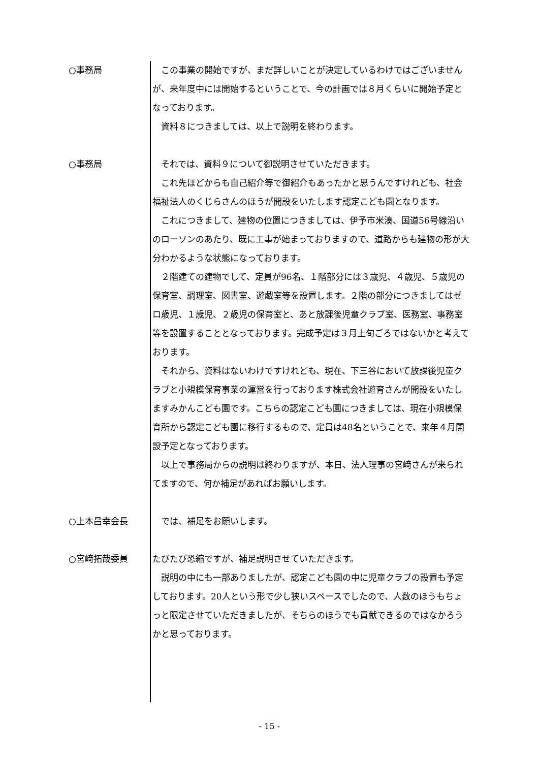○事務局 　この事業の開始ですが、まだ詳しいことが決定しているわけではございませんが、来年度中には開始するということで、今の計画では８月くらいに開始予定となっております。
　資料８につきましては、以上で説明を終わります。
○事務局 　それでは、資料９について御説明させていただきます。
　これ先ほどからも自己紹介等で御紹介もあったかと思うんですけれども、社会福祉法人のくじらさんのほうが開設をいたします認定こども園となります。
　これにつきまして、建物の位置につきましては、伊予市米湊、国道56号線沿いのローソンのあたり、既に工事が始まっておりますので、道路からも建物の形が大分わかるような状態になっております。
　２階建ての建物でして、定員が96名、１階部分には３歳児、４歳児、５歳児の保育室、調理室、図書室、遊戯室等を設置します。２階の部分につきましてはゼロ歳児、１歳児、２歳児の保育室と、あと放課後児童クラブ室、医務室、事務室等を設置することとなっております。完成予定は３月上旬ごろではないかと考えております。
　それから、資料はないわけですけれども、現在、下三谷において放課後児童クラブと小規模保育事業の運営を行っております株式会社遊育さんが開設をいたしますみかんこども園です。こちらの認定こども園につきましては、現在小規模保育所から認定こども園に移行するもので、定員は48名ということで、来年４月開設予定となっております。
　以上で事務局からの説明は終わりますが、本日、法人理事の宮﨑さんが来られてますので、何か補足があればお願いします。
○上本昌幸会長 　では、補足をお願いします。
○宮﨑拓哉委員 たびたび恐縮ですが、補足説明させていただきます。
　説明の中にも一部ありましたが、認定こども園の中に児童クラブの設置も予定しております。20人という形で少し狭いスペースでしたので、人数のほうもちょっと限定させていただきましたが、そちらのほうでも貢献できるのではなかろうかと思っております。
- 15 -